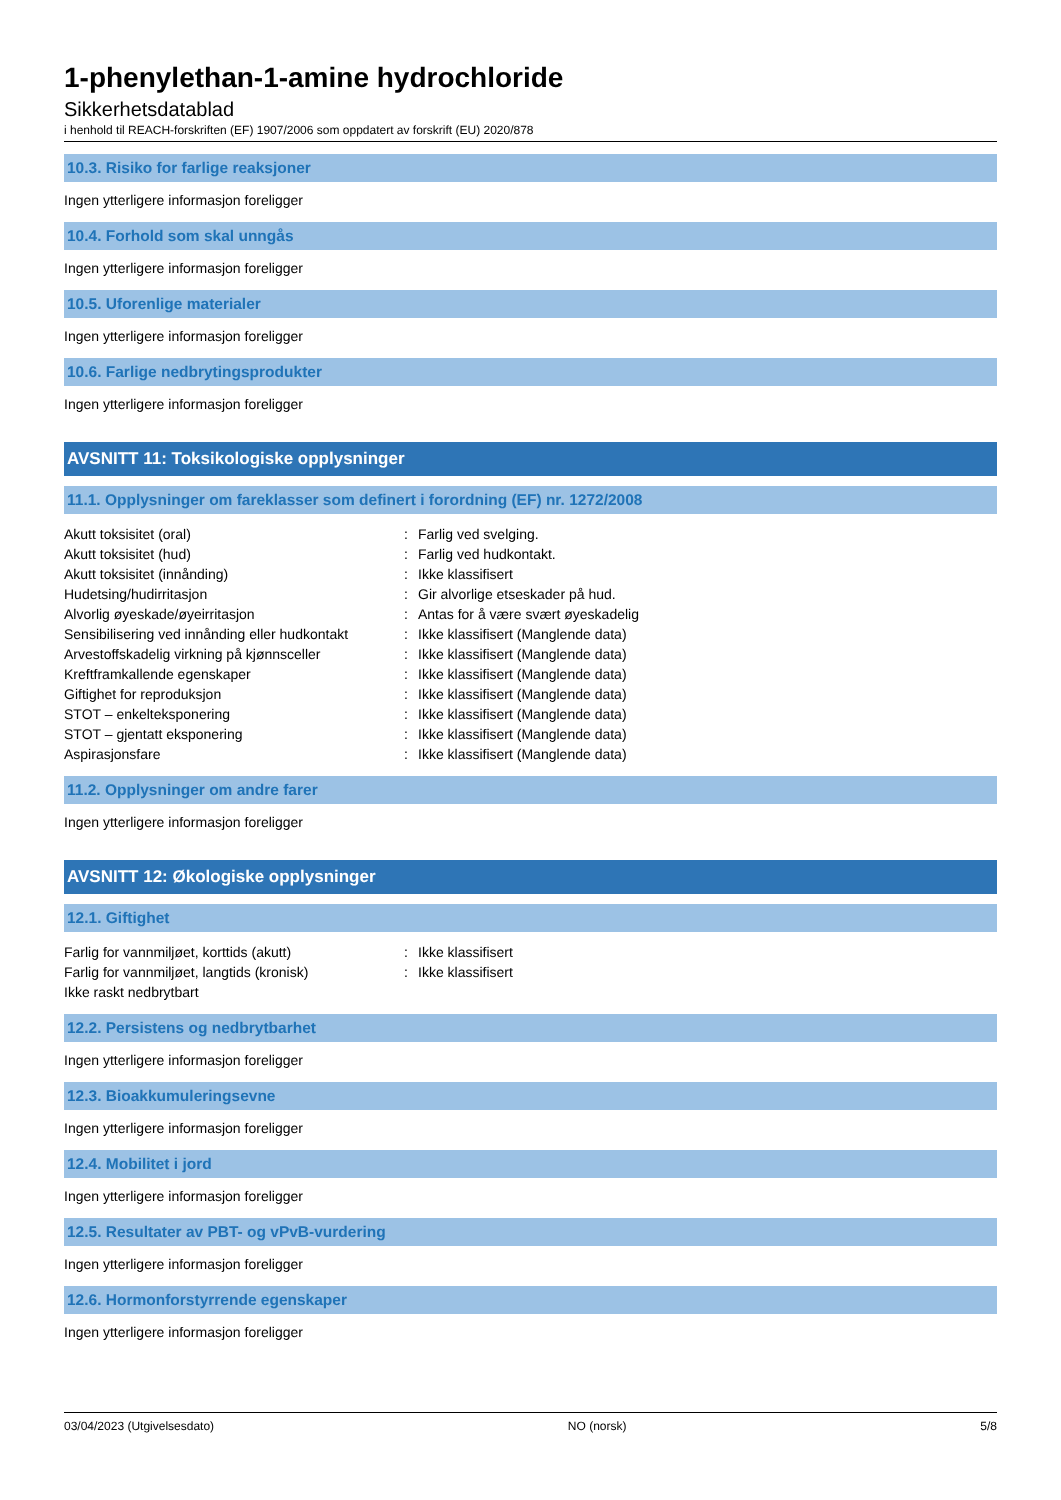1-phenylethan-1-amine hydrochloride
Sikkerhetsdatablad
i henhold til REACH-forskriften (EF) 1907/2006 som oppdatert av forskrift (EU) 2020/878
10.3. Risiko for farlige reaksjoner
Ingen ytterligere informasjon foreligger
10.4. Forhold som skal unngås
Ingen ytterligere informasjon foreligger
10.5. Uforenlige materialer
Ingen ytterligere informasjon foreligger
10.6. Farlige nedbrytingsprodukter
Ingen ytterligere informasjon foreligger
AVSNITT 11: Toksikologiske opplysninger
11.1. Opplysninger om fareklasser som definert i forordning (EF) nr. 1272/2008
| Akutt toksisitet (oral) | : | Farlig ved svelging. |
| Akutt toksisitet (hud) | : | Farlig ved hudkontakt. |
| Akutt toksisitet (innånding) | : | Ikke klassifisert |
| Hudetsing/hudirritasjon | : | Gir alvorlige etseskader på hud. |
| Alvorlig øyeskade/øyeirritasjon | : | Antas for å være svært øyeskadelig |
| Sensibilisering ved innånding eller hudkontakt | : | Ikke klassifisert (Manglende data) |
| Arvestoffskadelig virkning på kjønnsceller | : | Ikke klassifisert (Manglende data) |
| Kreftframkallende egenskaper | : | Ikke klassifisert (Manglende data) |
| Giftighet for reproduksjon | : | Ikke klassifisert (Manglende data) |
| STOT – enkelteksponering | : | Ikke klassifisert (Manglende data) |
| STOT – gjentatt eksponering | : | Ikke klassifisert (Manglende data) |
| Aspirasjonsfare | : | Ikke klassifisert (Manglende data) |
11.2. Opplysninger om andre farer
Ingen ytterligere informasjon foreligger
AVSNITT 12: Økologiske opplysninger
12.1. Giftighet
| Farlig for vannmiljøet, korttids (akutt) | : | Ikke klassifisert |
| Farlig for vannmiljøet, langtids (kronisk) | : | Ikke klassifisert |
| Ikke raskt nedbrytbart | | |
12.2. Persistens og nedbrytbarhet
Ingen ytterligere informasjon foreligger
12.3. Bioakkumuleringsevne
Ingen ytterligere informasjon foreligger
12.4. Mobilitet i jord
Ingen ytterligere informasjon foreligger
12.5. Resultater av PBT- og vPvB-vurdering
Ingen ytterligere informasjon foreligger
12.6. Hormonforstyrrende egenskaper
Ingen ytterligere informasjon foreligger
03/04/2023 (Utgivelsesdato) NO (norsk) 5/8